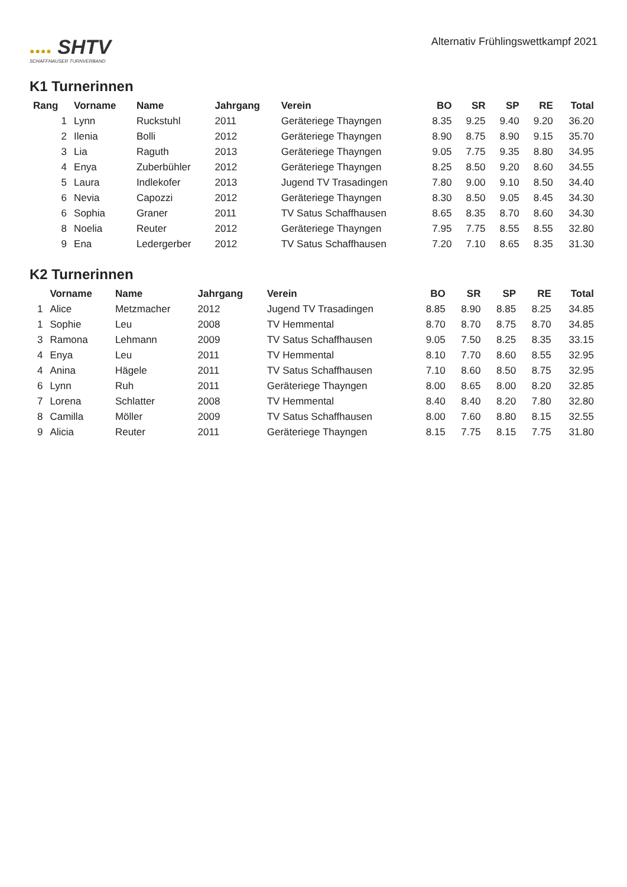●●●● SHTV
SCHAFFHAUSER TURNVERBAND
Alternativ Frühlingswettkampf 2021
K1 Turnerinnen
| Rang | Vorname | Name | Jahrgang | Verein | BO | SR | SP | RE | Total |
| --- | --- | --- | --- | --- | --- | --- | --- | --- | --- |
| 1 | Lynn | Ruckstuhl | 2011 | Geräteriege Thayngen | 8.35 | 9.25 | 9.40 | 9.20 | 36.20 |
| 2 | Ilenia | Bolli | 2012 | Geräteriege Thayngen | 8.90 | 8.75 | 8.90 | 9.15 | 35.70 |
| 3 | Lia | Raguth | 2013 | Geräteriege Thayngen | 9.05 | 7.75 | 9.35 | 8.80 | 34.95 |
| 4 | Enya | Zuberbühler | 2012 | Geräteriege Thayngen | 8.25 | 8.50 | 9.20 | 8.60 | 34.55 |
| 5 | Laura | Indlekofer | 2013 | Jugend TV Trasadingen | 7.80 | 9.00 | 9.10 | 8.50 | 34.40 |
| 6 | Nevia | Capozzi | 2012 | Geräteriege Thayngen | 8.30 | 8.50 | 9.05 | 8.45 | 34.30 |
| 6 | Sophia | Graner | 2011 | TV Satus Schaffhausen | 8.65 | 8.35 | 8.70 | 8.60 | 34.30 |
| 8 | Noelia | Reuter | 2012 | Geräteriege Thayngen | 7.95 | 7.75 | 8.55 | 8.55 | 32.80 |
| 9 | Ena | Ledergerber | 2012 | TV Satus Schaffhausen | 7.20 | 7.10 | 8.65 | 8.35 | 31.30 |
K2 Turnerinnen
| | Vorname | Name | Jahrgang | Verein | BO | SR | SP | RE | Total |
| --- | --- | --- | --- | --- | --- | --- | --- | --- | --- |
| 1 | Alice | Metzmacher | 2012 | Jugend TV Trasadingen | 8.85 | 8.90 | 8.85 | 8.25 | 34.85 |
| 1 | Sophie | Leu | 2008 | TV Hemmental | 8.70 | 8.70 | 8.75 | 8.70 | 34.85 |
| 3 | Ramona | Lehmann | 2009 | TV Satus Schaffhausen | 9.05 | 7.50 | 8.25 | 8.35 | 33.15 |
| 4 | Enya | Leu | 2011 | TV Hemmental | 8.10 | 7.70 | 8.60 | 8.55 | 32.95 |
| 4 | Anina | Hägele | 2011 | TV Satus Schaffhausen | 7.10 | 8.60 | 8.50 | 8.75 | 32.95 |
| 6 | Lynn | Ruh | 2011 | Geräteriege Thayngen | 8.00 | 8.65 | 8.00 | 8.20 | 32.85 |
| 7 | Lorena | Schlatter | 2008 | TV Hemmental | 8.40 | 8.40 | 8.20 | 7.80 | 32.80 |
| 8 | Camilla | Möller | 2009 | TV Satus Schaffhausen | 8.00 | 7.60 | 8.80 | 8.15 | 32.55 |
| 9 | Alicia | Reuter | 2011 | Geräteriege Thayngen | 8.15 | 7.75 | 8.15 | 7.75 | 31.80 |